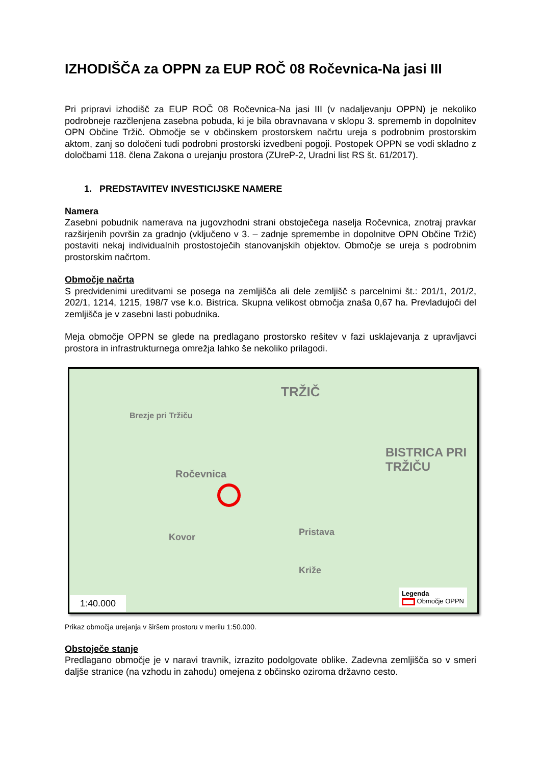IZHODIŠČA za OPPN za EUP ROČ 08 Ročevnica-Na jasi III
Pri pripravi izhodišč za EUP ROČ 08 Ročevnica-Na jasi III (v nadaljevanju OPPN) je nekoliko podrobneje razčlenjena zasebna pobuda, ki je bila obravnavana v sklopu 3. sprememb in dopolnitev OPN Občine Tržič. Območje se v občinskem prostorskem načrtu ureja s podrobnim prostorskim aktom, zanj so določeni tudi podrobni prostorski izvedbeni pogoji. Postopek OPPN se vodi skladno z določbami 118. člena Zakona o urejanju prostora (ZUreP-2, Uradni list RS št. 61/2017).
1. PREDSTAVITEV INVESTICIJSKE NAMERE
Namera
Zasebni pobudnik namerava na jugovzhodni strani obstoječega naselja Ročevnica, znotraj pravkar razširjenih površin za gradnjo (vključeno v 3. – zadnje spremembe in dopolnitve OPN Občine Tržič) postaviti nekaj individualnih prostostoječih stanovanjskih objektov. Območje se ureja s podrobnim prostorskim načrtom.
Območje načrta
S predvidenimi ureditvami se posega na zemljišča ali dele zemljišč s parcelnimi št.: 201/1, 201/2, 202/1, 1214, 1215, 198/7 vse k.o. Bistrica. Skupna velikost območja znaša 0,67 ha. Prevladujoči del zemljišča je v zasebni lasti pobudnika.
Meja območje OPPN se glede na predlagano prostorsko rešitev v fazi usklajevanja z upravljavci prostora in infrastrukturnega omrežja lahko še nekoliko prilagodi.
TRŽIČ
BISTRICA PRI TRŽIČU
Ročevnica
Brezje pri Tržiču
Kovor Pristava
Križe
1:40.000
Legenda
Območje OPPN
Prikaz območja urejanja v širšem prostoru v merilu 1:50.000.
Obstoječe stanje
Predlagano območje je v naravi travnik, izrazito podolgovate oblike. Zadevna zemljišča so v smeri daljše stranice (na vzhodu in zahodu) omejena z občinsko oziroma državno cesto.